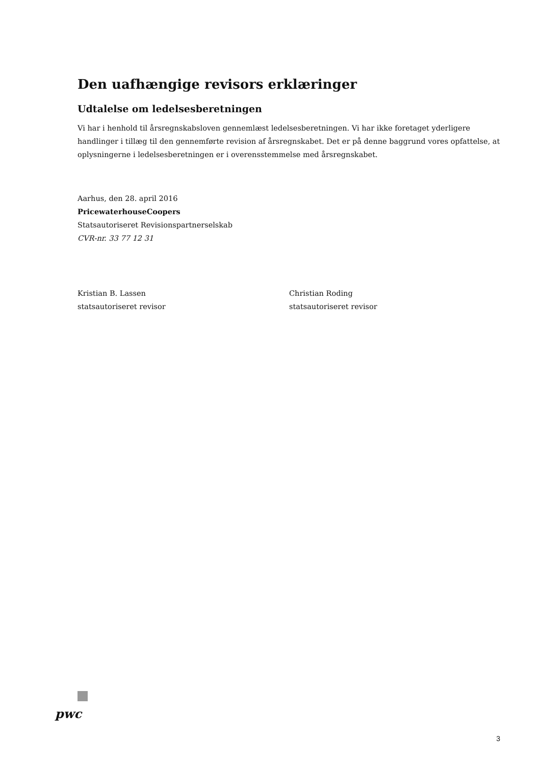Den uafhængige revisors erklæringer
Udtalelse om ledelsesberetningen
Vi har i henhold til årsregnskabsloven gennemlæst ledelsesberetningen. Vi har ikke foretaget yderligere handlinger i tillæg til den gennemførte revision af årsregnskabet. Det er på denne baggrund vores opfattelse, at oplysningerne i ledelsesberetningen er i overensstemmelse med årsregnskabet.
Aarhus, den 28. april 2016
PricewaterhouseCoopers
Statsautoriseret Revisionspartnerselskab
CVR-nr. 33 77 12 31
Kristian B. Lassen
statsautoriseret revisor
Christian Roding
statsautoriseret revisor
pwc
3